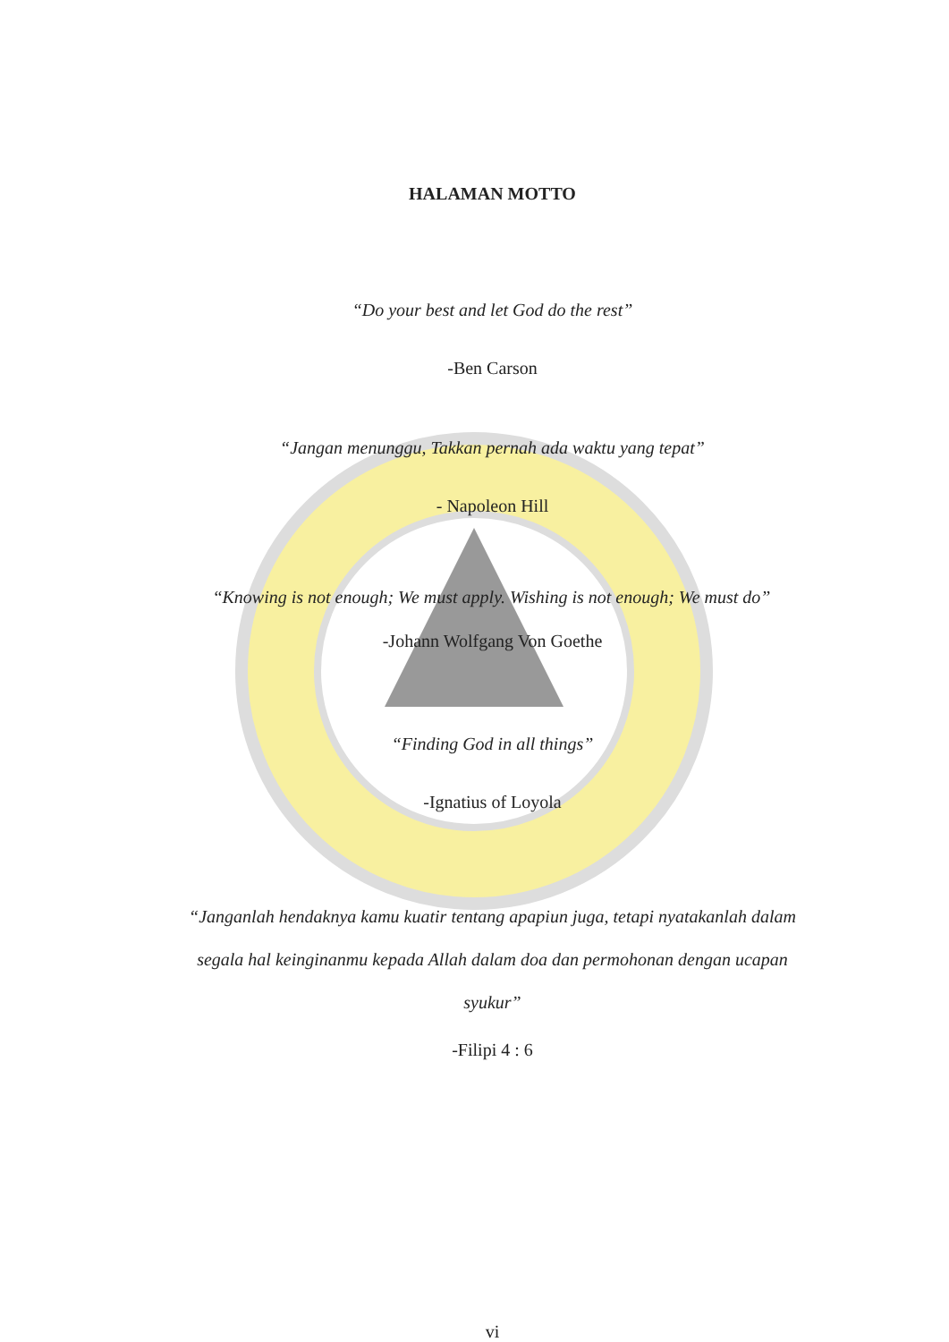HALAMAN MOTTO
“Do your best and let God do the rest”
-Ben Carson
“Jangan menunggu, Takkan pernah ada waktu yang tepat”
- Napoleon Hill
“Knowing is not enough; We must apply. Wishing is not enough; We must do”
-Johann Wolfgang Von Goethe
“Finding God in all things”
-Ignatius of Loyola
“Janganlah hendaknya kamu kuatir tentang apapiun juga, tetapi nyatakanlah dalam segala hal keinginanmu kepada Allah dalam doa dan permohonan dengan ucapan syukur”
-Filipi 4 : 6
vi